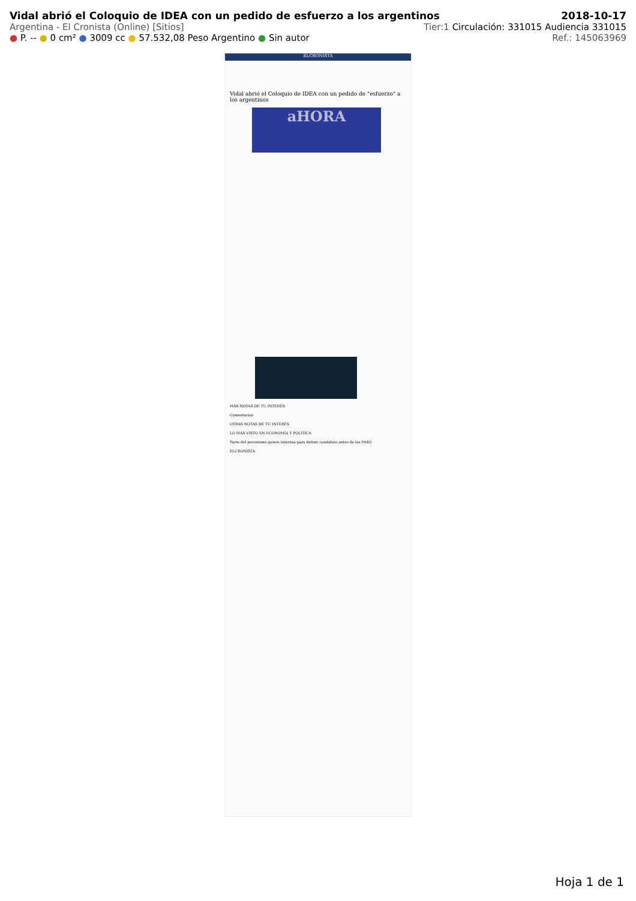Vidal abrió el Coloquio de IDEA con un pedido de esfuerzo a los argentinos 2018-10-17
Argentina - El Cronista (Online) [Sitios] Tier:1 Circulación: 331015 Audiencia 331015
● P. -- ● 0 cm² ● 3009 cc ● 57.532,08 Peso Argentino ● Sin autor Ref.: 145063969
ELCRONISTA
Vidal abrió el Coloquio de IDEA con un pedido de "esfuerzo" a los argentinos
aHORA
MÁS NOTAS DE TU INTERÉS
Comentarios
OTRAS NOTAS DE TU INTERÉS
LO MÁS VISTO EN ECONOMÍA Y POLÍTICA
Parte del peronismo quiere internas para definir candidato antes de las PASO
ELCRONISTA
Hoja 1 de 1